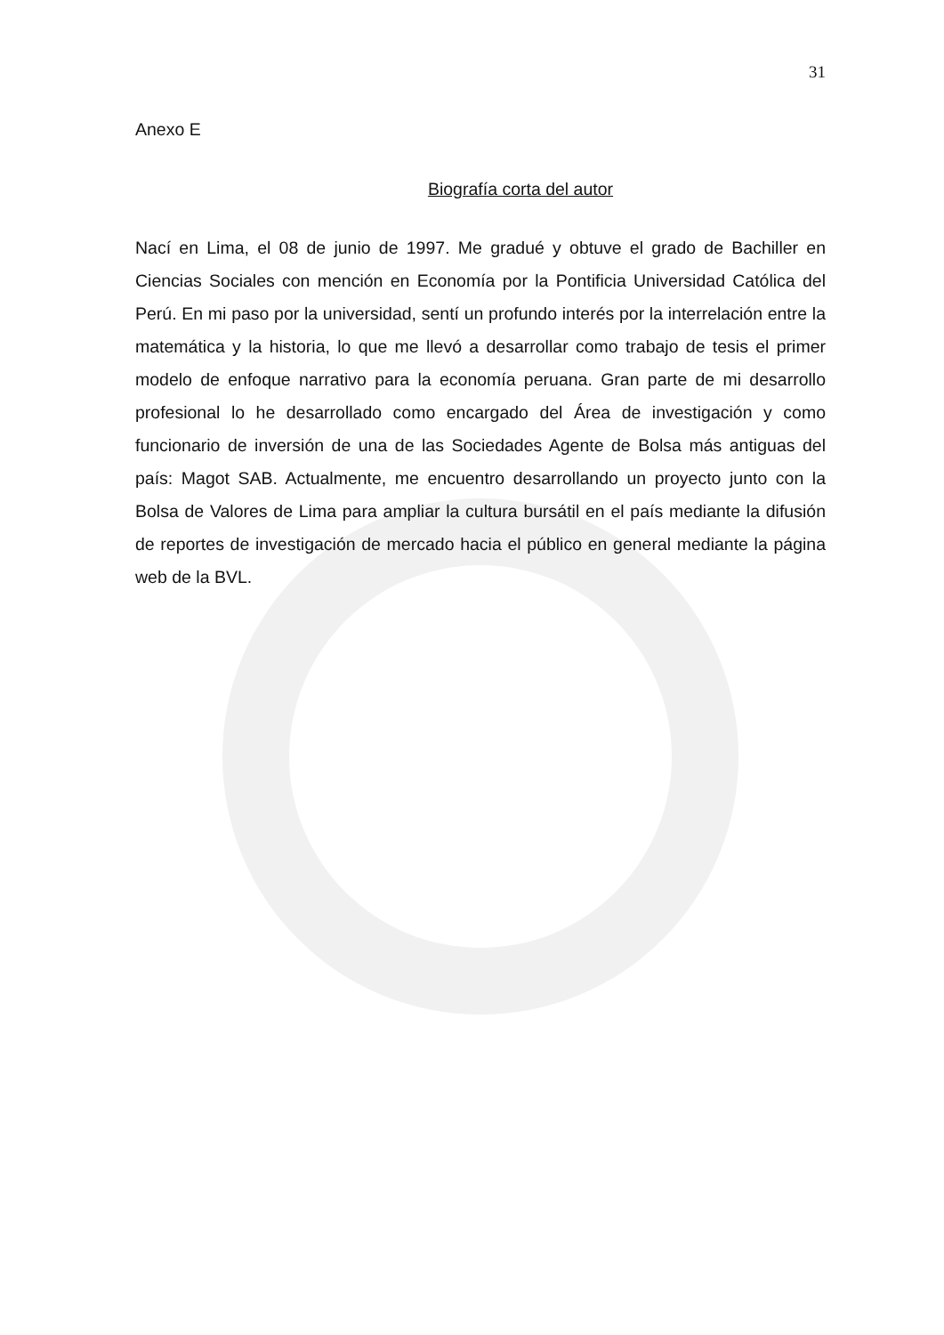31
Anexo E
Biografía corta del autor
Nací en Lima, el 08 de junio de 1997. Me gradué y obtuve el grado de Bachiller en Ciencias Sociales con mención en Economía por la Pontificia Universidad Católica del Perú. En mi paso por la universidad, sentí un profundo interés por la interrelación entre la matemática y la historia, lo que me llevó a desarrollar como trabajo de tesis el primer modelo de enfoque narrativo para la economía peruana. Gran parte de mi desarrollo profesional lo he desarrollado como encargado del Área de investigación y como funcionario de inversión de una de las Sociedades Agente de Bolsa más antiguas del país: Magot SAB. Actualmente, me encuentro desarrollando un proyecto junto con la Bolsa de Valores de Lima para ampliar la cultura bursátil en el país mediante la difusión de reportes de investigación de mercado hacia el público en general mediante la página web de la BVL.